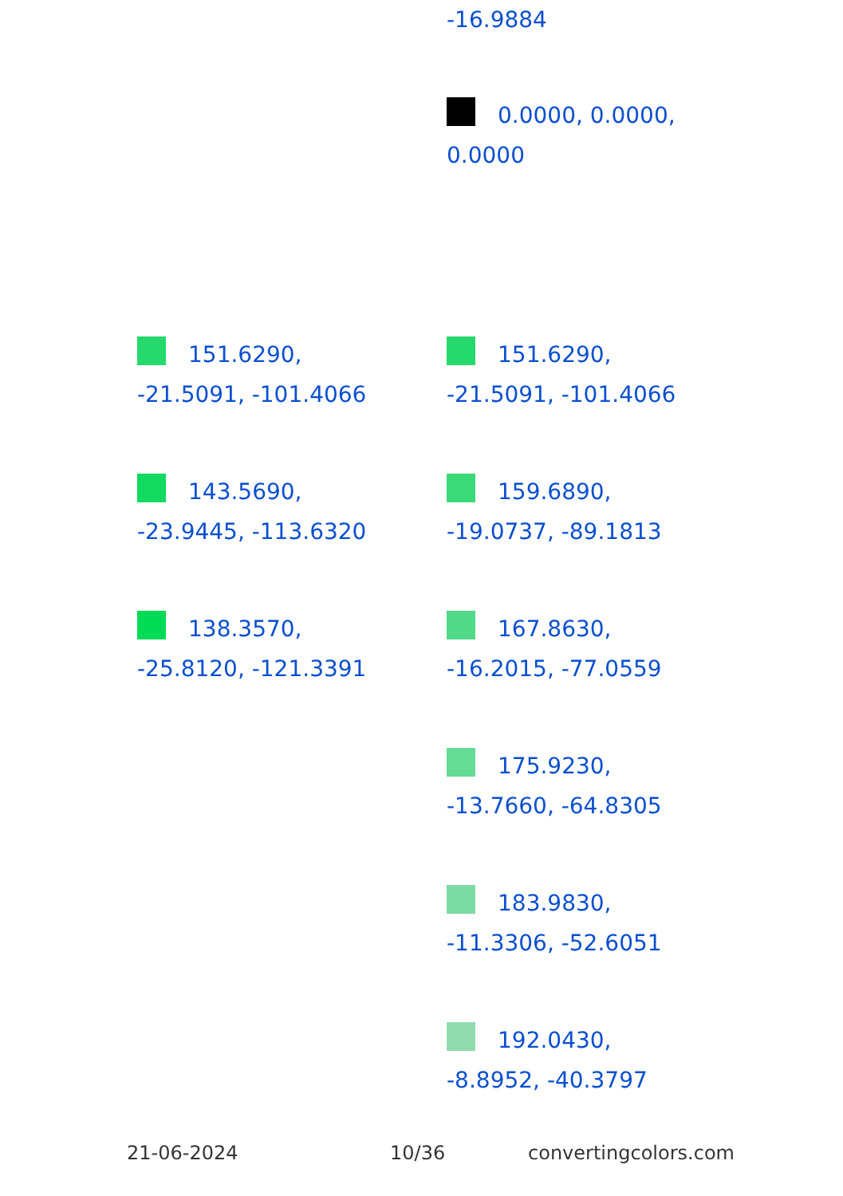-16.9884
0.0000, 0.0000, 0.0000
151.6290, -21.5091, -101.4066
143.5690, -23.9445, -113.6320
138.3570, -25.8120, -121.3391
151.6290, -21.5091, -101.4066
159.6890, -19.0737, -89.1813
167.8630, -16.2015, -77.0559
175.9230, -13.7660, -64.8305
183.9830, -11.3306, -52.6051
192.0430, -8.8952, -40.3797
21-06-2024 10/36 convertingcolors.com